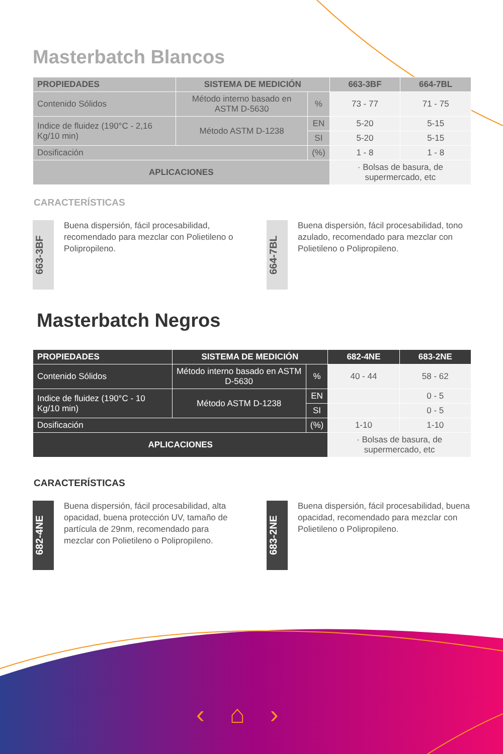Masterbatch Blancos
| PROPIEDADES | SISTEMA DE MEDICIÓN | | 663-3BF | 664-7BL |
| --- | --- | --- | --- | --- |
| Contenido Sólidos | Método interno basado en ASTM D-5630 | % | 73 - 77 | 71 - 75 |
| Indice de fluidez (190°C - 2,16 Kg/10 min) | Método ASTM D-1238 | EN | 5-20 | 5-15 |
| | | SI | 5-20 | 5-15 |
| Dosificación | | (%) | 1 - 8 | 1 - 8 |
| APLICACIONES | | | · Bolsas de basura, de supermercado, etc | |
CARACTERÍSTICAS
663-3BF
Buena dispersión, fácil procesabilidad, recomendado para mezclar con Polietileno o Polipropileno.
664-7BL
Buena dispersión, fácil procesabilidad, tono azulado, recomendado para mezclar con Polietileno o Polipropileno.
Masterbatch Negros
| PROPIEDADES | SISTEMA DE MEDICIÓN | | 682-4NE | 683-2NE |
| --- | --- | --- | --- | --- |
| Contenido Sólidos | Método interno basado en ASTM D-5630 | % | 40 - 44 | 58 - 62 |
| Indice de fluidez (190°C - 10 Kg/10 min) | Método ASTM D-1238 | EN | | 0 - 5 |
| | | SI | | 0 - 5 |
| Dosificación | | (%) | 1-10 | 1-10 |
| APLICACIONES | | | · Bolsas de basura, de supermercado, etc | |
CARACTERÍSTICAS
682-4NE
Buena dispersión, fácil procesabilidad, alta opacidad, buena protección UV, tamaño de partícula de 29nm, recomendado para mezclar con Polietileno o Polipropileno.
683-2NE
Buena dispersión, fácil procesabilidad, buena opacidad, recomendado para mezclar con Polietileno o Polipropileno.
‹ ⌂ ›